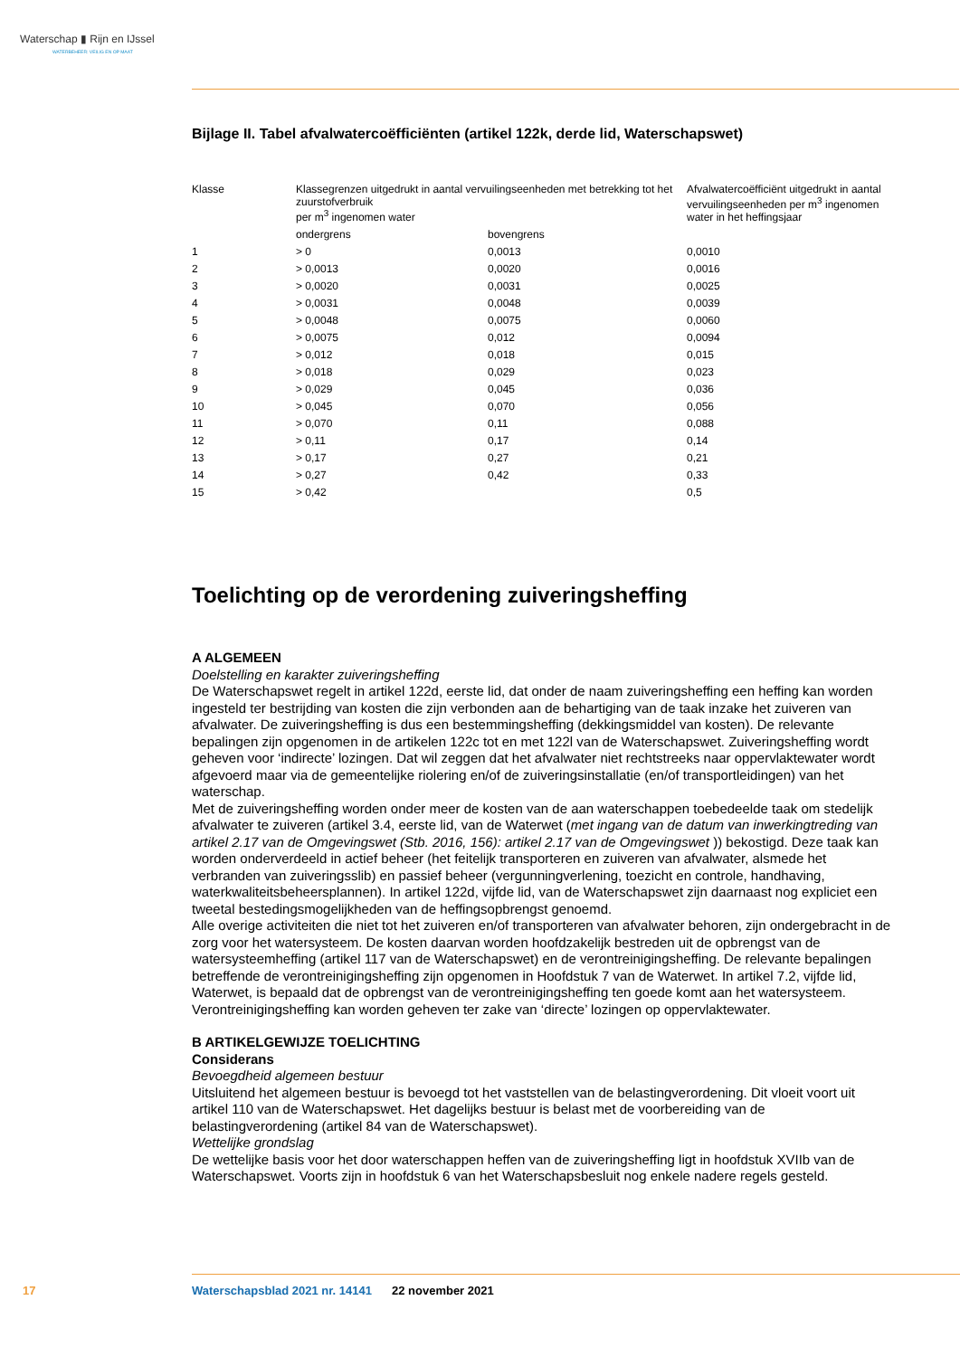Waterschap ▮ Rijn en IJssel
WATERBEHEER: VEILIG EN OP MAAT
Bijlage II. Tabel afvalwatercoëfficiënten (artikel 122k, derde lid, Waterschapswet)
| Klasse | Klassegrenzen uitgedrukt in aantal vervuilingseenheden met betrekking tot het zuurstofverbruik per m<sup>3</sup> ingenomen water | | Afvalwatercoëfficiënt uitgedrukt in aantal vervuilingseenheden per m<sup>3</sup> ingenomen water in het heffingsjaar |
| --- | --- | --- | --- |
| | ondergrens | bovengrens | |
| 1 | > 0 | 0,0013 | 0,0010 |
| 2 | > 0,0013 | 0,0020 | 0,0016 |
| 3 | > 0,0020 | 0,0031 | 0,0025 |
| 4 | > 0,0031 | 0,0048 | 0,0039 |
| 5 | > 0,0048 | 0,0075 | 0,0060 |
| 6 | > 0,0075 | 0,012 | 0,0094 |
| 7 | > 0,012 | 0,018 | 0,015 |
| 8 | > 0,018 | 0,029 | 0,023 |
| 9 | > 0,029 | 0,045 | 0,036 |
| 10 | > 0,045 | 0,070 | 0,056 |
| 11 | > 0,070 | 0,11 | 0,088 |
| 12 | > 0,11 | 0,17 | 0,14 |
| 13 | > 0,17 | 0,27 | 0,21 |
| 14 | > 0,27 | 0,42 | 0,33 |
| 15 | > 0,42 | | 0,5 |
Toelichting op de verordening zuiveringsheffing
A ALGEMEEN
Doelstelling en karakter zuiveringsheffing
De Waterschapswet regelt in artikel 122d, eerste lid, dat onder de naam zuiveringsheffing een heffing kan worden ingesteld ter bestrijding van kosten die zijn verbonden aan de behartiging van de taak inzake het zuiveren van afvalwater. De zuiveringsheffing is dus een bestemmingsheffing (dekkingsmiddel van kosten). De relevante bepalingen zijn opgenomen in de artikelen 122c tot en met 122l van de Waterschapswet. Zuiveringsheffing wordt geheven voor ‘indirecte’ lozingen. Dat wil zeggen dat het afvalwater niet rechtstreeks naar oppervlaktewater wordt afgevoerd maar via de gemeentelijke riolering en/of de zuiveringsinstallatie (en/of transportleidingen) van het waterschap.
Met de zuiveringsheffing worden onder meer de kosten van de aan waterschappen toebedeelde taak om stedelijk afvalwater te zuiveren (artikel 3.4, eerste lid, van de Waterwet (met ingang van de datum van inwerkingtreding van artikel 2.17 van de Omgevingswet (Stb. 2016, 156): artikel 2.17 van de Omgevingswet )) bekostigd. Deze taak kan worden onderverdeeld in actief beheer (het feitelijk transporteren en zuiveren van afvalwater, alsmede het verbranden van zuiveringsslib) en passief beheer (vergunningverlening, toezicht en controle, handhaving, waterkwaliteitsbeheersplannen). In artikel 122d, vijfde lid, van de Waterschapswet zijn daarnaast nog expliciet een tweetal bestedingsmogelijkheden van de heffingsopbrengst genoemd.
Alle overige activiteiten die niet tot het zuiveren en/of transporteren van afvalwater behoren, zijn ondergebracht in de zorg voor het watersysteem. De kosten daarvan worden hoofdzakelijk bestreden uit de opbrengst van de watersysteemheffing (artikel 117 van de Waterschapswet) en de verontreinigingsheffing. De relevante bepalingen betreffende de verontreinigingsheffing zijn opgenomen in Hoofdstuk 7 van de Waterwet. In artikel 7.2, vijfde lid, Waterwet, is bepaald dat de opbrengst van de verontreinigingsheffing ten goede komt aan het watersysteem. Verontreinigingsheffing kan worden geheven ter zake van ‘directe’ lozingen op oppervlaktewater.
B ARTIKELGEWIJZE TOELICHTING
Considerans
Bevoegdheid algemeen bestuur
Uitsluitend het algemeen bestuur is bevoegd tot het vaststellen van de belastingverordening. Dit vloeit voort uit artikel 110 van de Waterschapswet. Het dagelijks bestuur is belast met de voorbereiding van de belastingverordening (artikel 84 van de Waterschapswet).
Wettelijke grondslag
De wettelijke basis voor het door waterschappen heffen van de zuiveringsheffing ligt in hoofdstuk XVIIb van de Waterschapswet. Voorts zijn in hoofdstuk 6 van het Waterschapsbesluit nog enkele nadere regels gesteld.
17 Waterschapsblad 2021 nr. 14141 22 november 2021